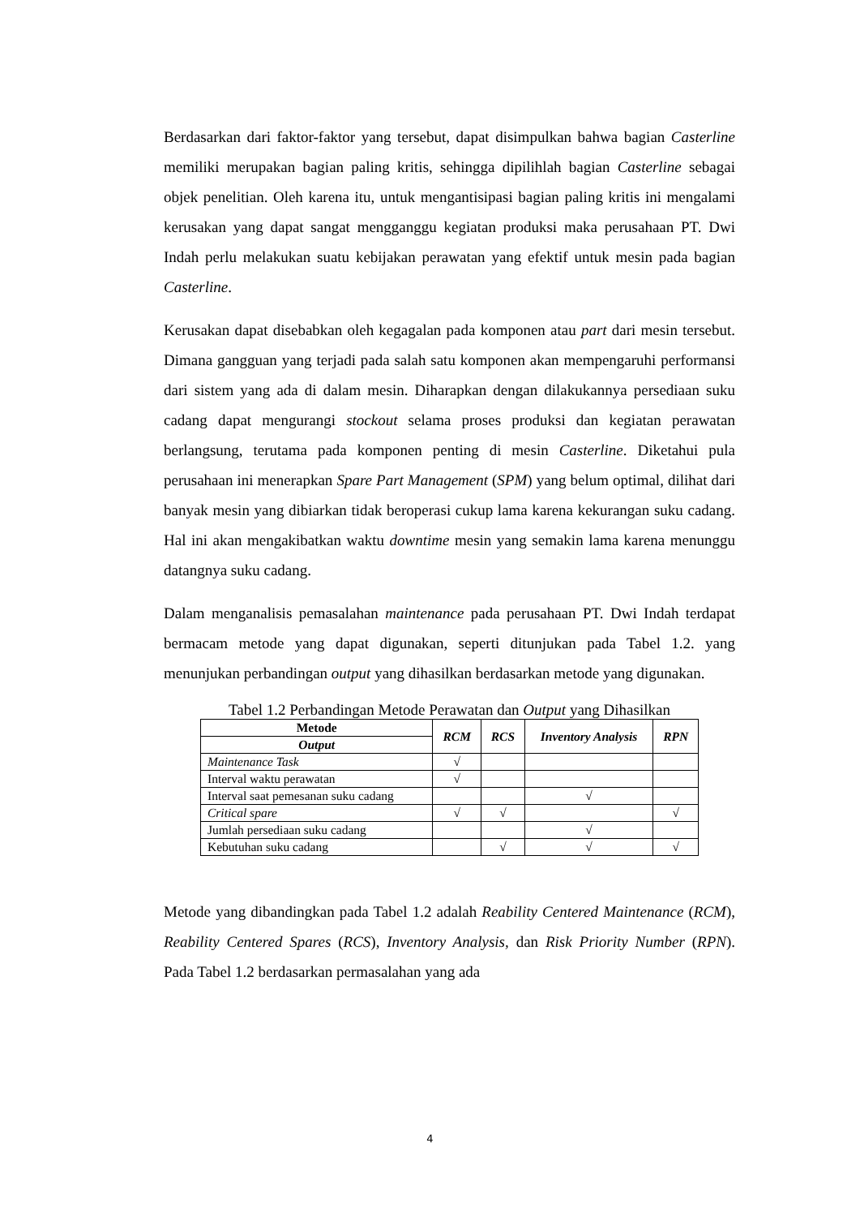Berdasarkan dari faktor-faktor yang tersebut, dapat disimpulkan bahwa bagian Casterline memiliki merupakan bagian paling kritis, sehingga dipilihlah bagian Casterline sebagai objek penelitian. Oleh karena itu, untuk mengantisipasi bagian paling kritis ini mengalami kerusakan yang dapat sangat mengganggu kegiatan produksi maka perusahaan PT. Dwi Indah perlu melakukan suatu kebijakan perawatan yang efektif untuk mesin pada bagian Casterline.
Kerusakan dapat disebabkan oleh kegagalan pada komponen atau part dari mesin tersebut. Dimana gangguan yang terjadi pada salah satu komponen akan mempengaruhi performansi dari sistem yang ada di dalam mesin. Diharapkan dengan dilakukannya persediaan suku cadang dapat mengurangi stockout selama proses produksi dan kegiatan perawatan berlangsung, terutama pada komponen penting di mesin Casterline. Diketahui pula perusahaan ini menerapkan Spare Part Management (SPM) yang belum optimal, dilihat dari banyak mesin yang dibiarkan tidak beroperasi cukup lama karena kekurangan suku cadang. Hal ini akan mengakibatkan waktu downtime mesin yang semakin lama karena menunggu datangnya suku cadang.
Dalam menganalisis pemasalahan maintenance pada perusahaan PT. Dwi Indah terdapat bermacam metode yang dapat digunakan, seperti ditunjukan pada Tabel 1.2. yang menunjukan perbandingan output yang dihasilkan berdasarkan metode yang digunakan.
Tabel 1.2 Perbandingan Metode Perawatan dan Output yang Dihasilkan
| Metode | RCM | RCS | Inventory Analysis | RPN |
| --- | --- | --- | --- | --- |
| Output | | | | |
| Maintenance Task | √ | | | |
| Interval waktu perawatan | √ | | | |
| Interval saat pemesanan suku cadang | | | √ | |
| Critical spare | √ | √ | | √ |
| Jumlah persediaan suku cadang | | | √ | |
| Kebutuhan suku cadang | | √ | √ | √ |
Metode yang dibandingkan pada Tabel 1.2 adalah Reability Centered Maintenance (RCM), Reability Centered Spares (RCS), Inventory Analysis, dan Risk Priority Number (RPN). Pada Tabel 1.2 berdasarkan permasalahan yang ada
4